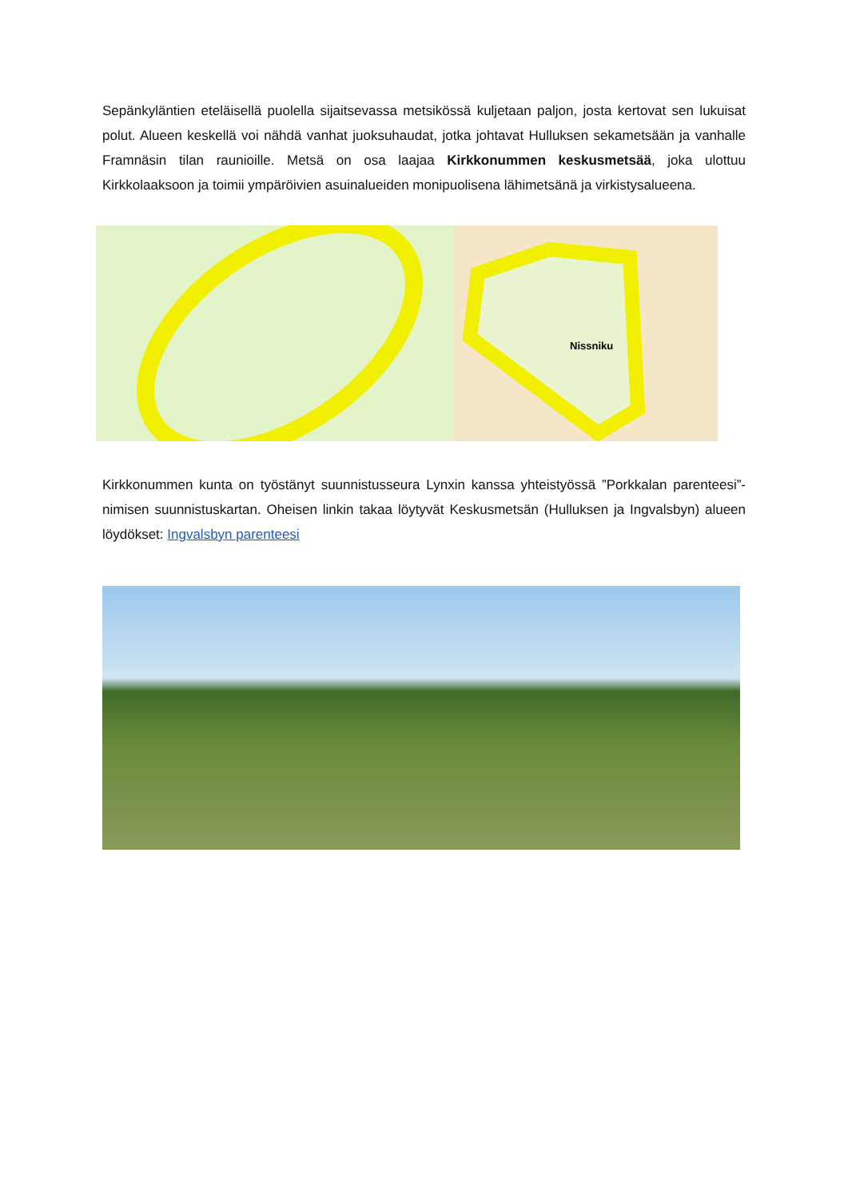Sepänkyläntien eteläisellä puolella sijaitsevassa metsikössä kuljetaan paljon, josta kertovat sen lukuisat polut. Alueen keskellä voi nähdä vanhat juoksuhaudat, jotka johtavat Hulluksen sekametsään ja vanhalle Framnäsin tilan raunioille. Metsä on osa laajaa Kirkkonummen keskusmetsää, joka ulottuu Kirkkolaaksoon ja toimii ympäröivien asuinalueiden monipuolisena lähimetsänä ja virkistysalueena.
Nissniku
Kirkkonummen kunta on työstänyt suunnistusseura Lynxin kanssa yhteistyössä ”Porkkalan parenteesi”-nimisen suunnistuskartan. Oheisen linkin takaa löytyvät Keskusmetsän (Hulluksen ja Ingvalsbyn) alueen löydökset: Ingvalsbyn parenteesi